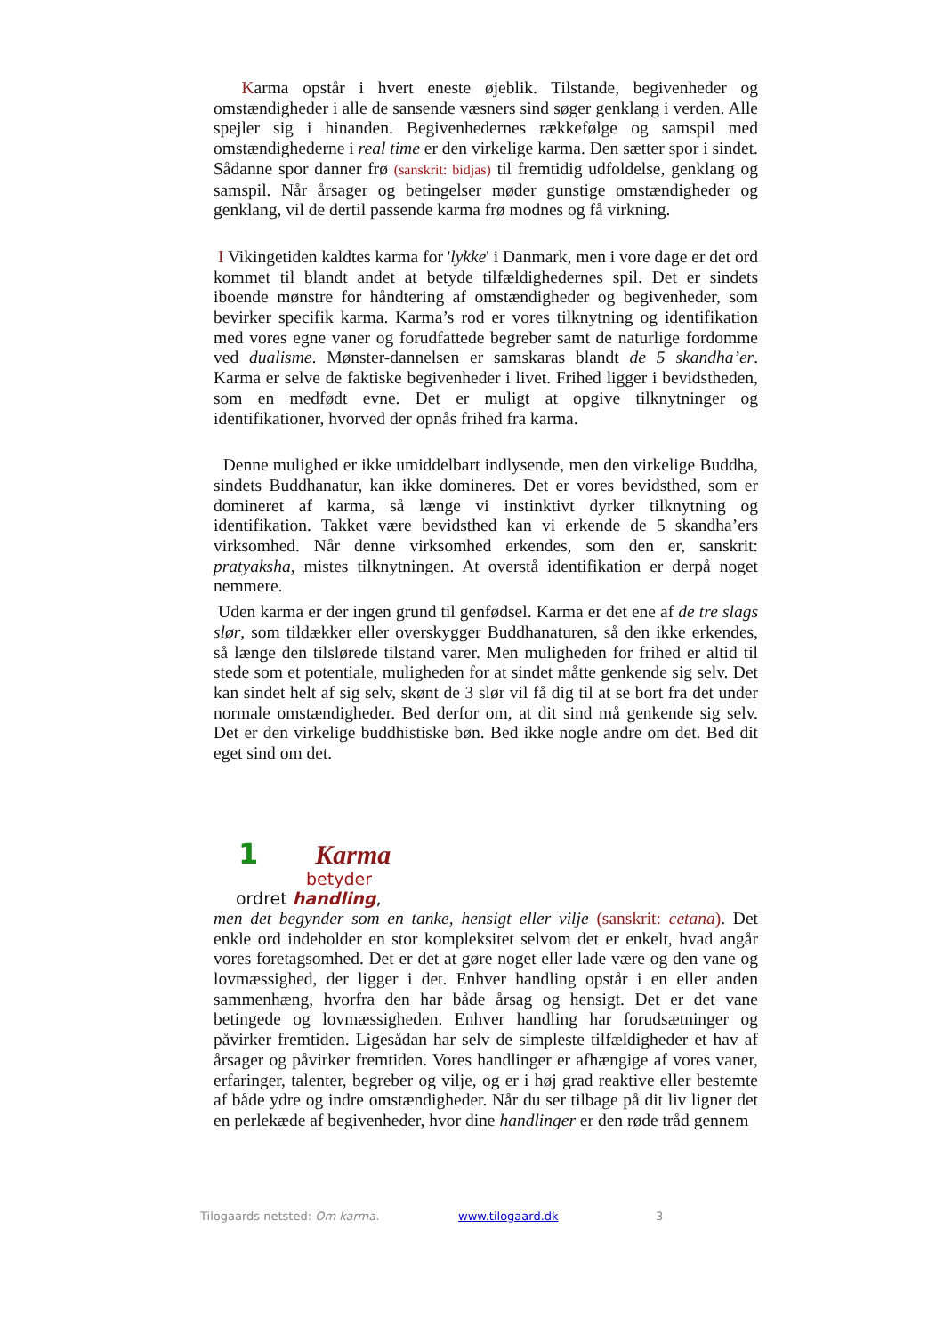Karma opstår i hvert eneste øjeblik. Tilstande, begivenheder og omstændigheder i alle de sansende væsners sind søger genklang i verden. Alle spejler sig i hinanden. Begivenhedernes rækkefølge og samspil med omstændighederne i real time er den virkelige karma. Den sætter spor i sindet. Sådanne spor danner frø (sanskrit: bidjas) til fremtidig udfoldelse, genklang og samspil. Når årsager og betingelser møder gunstige omstændigheder og genklang, vil de dertil passende karma frø modnes og få virkning.
I Vikingetiden kaldtes karma for 'lykke' i Danmark, men i vore dage er det ord kommet til blandt andet at betyde tilfældighedernes spil. Det er sindets iboende mønstre for håndtering af omstændigheder og begivenheder, som bevirker specifik karma. Karma’s rod er vores tilknytning og identifikation med vores egne vaner og forudfattede begreber samt de naturlige fordomme ved dualisme. Mønster-dannelsen er samskaras blandt de 5 skandha’er. Karma er selve de faktiske begivenheder i livet. Frihed ligger i bevidstheden, som en medfødt evne. Det er muligt at opgive tilknytninger og identifikationer, hvorved der opnås frihed fra karma.
Denne mulighed er ikke umiddelbart indlysende, men den virkelige Buddha, sindets Buddhanatur, kan ikke domineres. Det er vores bevidsthed, som er domineret af karma, så længe vi instinktivt dyrker tilknytning og identifikation. Takket være bevidsthed kan vi erkende de 5 skandha’ers virksomhed. Når denne virksomhed erkendes, som den er, sanskrit: pratyaksha, mistes tilknytningen. At overstå identifikation er derpå noget nemmere.
Uden karma er der ingen grund til genfødsel. Karma er det ene af de tre slags slør, som tildækker eller overskygger Buddhanaturen, så den ikke erkendes, så længe den tilslørede tilstand varer. Men muligheden for frihed er altid til stede som et potentiale, muligheden for at sindet måtte genkende sig selv. Det kan sindet helt af sig selv, skønt de 3 slør vil få dig til at se bort fra det under normale omstændigheder. Bed derfor om, at dit sind må genkende sig selv. Det er den virkelige buddhistiske bøn. Bed ikke nogle andre om det. Bed dit eget sind om det.
1 Karma
betyder
ordret handling,
men det begynder som en tanke, hensigt eller vilje (sanskrit: cetana). Det enkle ord indeholder en stor kompleksitet selvom det er enkelt, hvad angår vores foretagsomhed. Det er det at gøre noget eller lade være og den vane og lovmæssighed, der ligger i det. Enhver handling opstår i en eller anden sammenhæng, hvorfra den har både årsag og hensigt. Det er det vane betingede og lovmæssigheden. Enhver handling har forudsætninger og påvirker fremtiden. Ligesådan har selv de simpleste tilfældigheder et hav af årsager og påvirker fremtiden. Vores handlinger er afhængige af vores vaner, erfaringer, talenter, begreber og vilje, og er i høj grad reaktive eller bestemte af både ydre og indre omstændigheder. Når du ser tilbage på dit liv ligner det en perlekæde af begivenheder, hvor dine handlinger er den røde tråd gennem
Tilogaards netsted: Om karma. www.tilogaard.dk 3